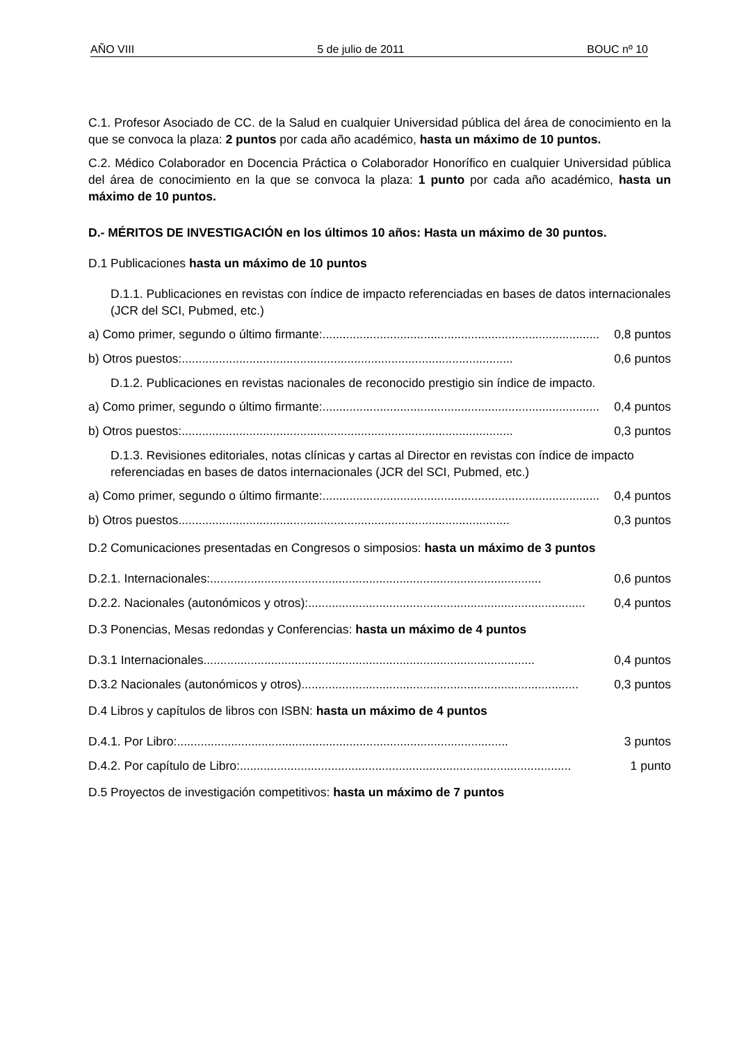AÑO VIII 5 de julio de 2011 BOUC nº 10
C.1. Profesor Asociado de CC. de la Salud en cualquier Universidad pública del área de conocimiento en la que se convoca la plaza: 2 puntos por cada año académico, hasta un máximo de 10 puntos.
C.2. Médico Colaborador en Docencia Práctica o Colaborador Honorífico en cualquier Universidad pública del área de conocimiento en la que se convoca la plaza: 1 punto por cada año académico, hasta un máximo de 10 puntos.
D.- MÉRITOS DE INVESTIGACIÓN en los últimos 10 años: Hasta un máximo de 30 puntos.
D.1 Publicaciones hasta un máximo de 10 puntos
D.1.1. Publicaciones en revistas con índice de impacto referenciadas en bases de datos internacionales (JCR del SCI, Pubmed, etc.)
a) Como primer, segundo o último firmante:.................................................................................. 0,8 puntos
b) Otros puestos:.................................................................................................. 0,6 puntos
D.1.2. Publicaciones en revistas nacionales de reconocido prestigio sin índice de impacto.
a) Como primer, segundo o último firmante:.................................................................................. 0,4 puntos
b) Otros puestos:.................................................................................................. 0,3 puntos
D.1.3. Revisiones editoriales, notas clínicas y cartas al Director en revistas con índice de impacto referenciadas en bases de datos internacionales (JCR del SCI, Pubmed, etc.)
a) Como primer, segundo o último firmante:.................................................................................. 0,4 puntos
b) Otros puestos.................................................................................................. 0,3 puntos
D.2 Comunicaciones presentadas en Congresos o simposios: hasta un máximo de 3 puntos
D.2.1. Internacionales:.................................................................................................. 0,6 puntos
D.2.2. Nacionales (autonómicos y otros):.................................................................................. 0,4 puntos
D.3 Ponencias, Mesas redondas y Conferencias: hasta un máximo de 4 puntos
D.3.1 Internacionales.................................................................................................. 0,4 puntos
D.3.2 Nacionales (autonómicos y otros).................................................................................. 0,3 puntos
D.4 Libros y capítulos de libros con ISBN: hasta un máximo de 4 puntos
D.4.1. Por Libro:.................................................................................................. 3 puntos
D.4.2. Por capítulo de Libro:.................................................................................................. 1 punto
D.5 Proyectos de investigación competitivos: hasta un máximo de 7 puntos